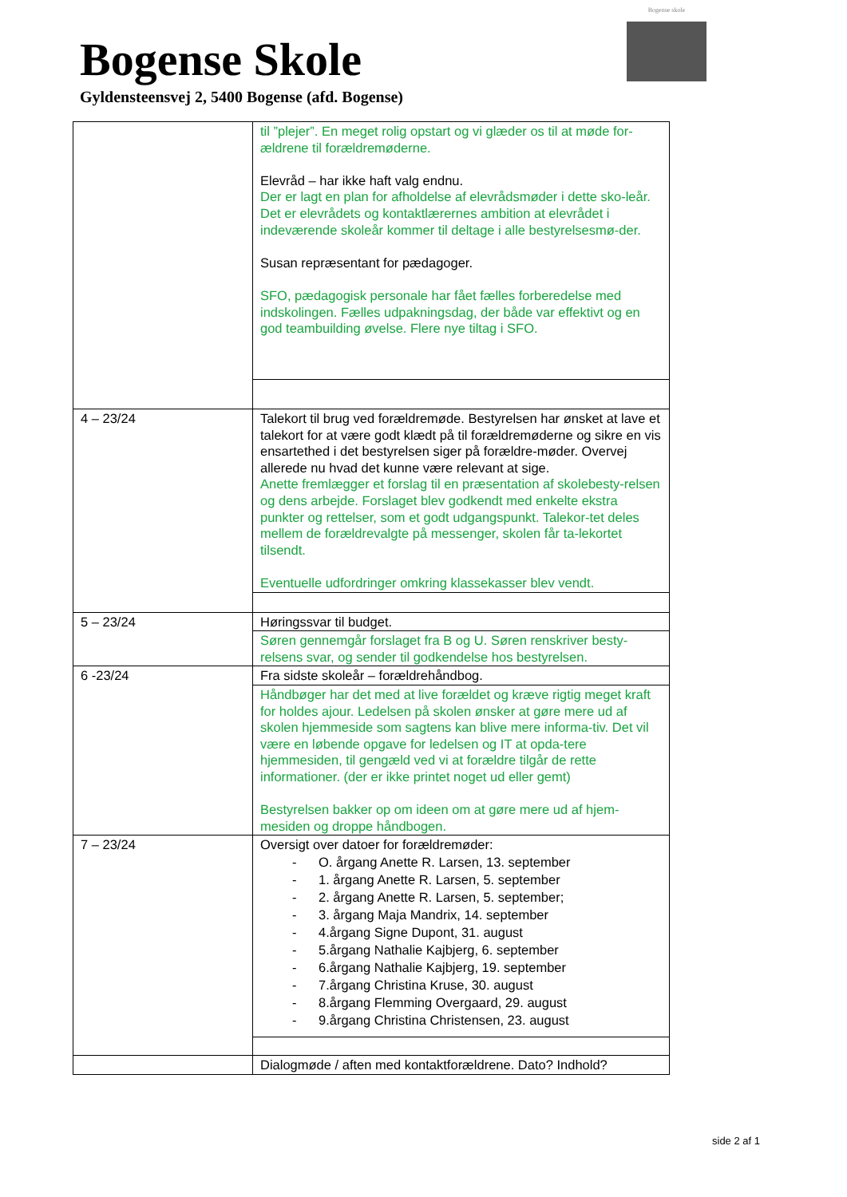Bogense Skole
Gyldensteensvej 2, 5400 Bogense (afd. Bogense)
Bogense skole
| | til ”plejer”. En meget rolig opstart og vi glæder os til at møde for-ældrene til forældremøderne. Elevråd – har ikke haft valg endnu. Der er lagt en plan for afholdelse af elevrådsmøder i dette sko-leår. Det er elevrådets og kontaktlærernes ambition at elevrådet i indeværende skoleår kommer til deltage i alle bestyrelsesmø-der. Susan repræsentant for pædagoger. SFO, pædagogisk personale har fået fælles forberedelse med indskolingen. Fælles udpakningsdag, der både var effektivt og en god teambuilding øvelse. Flere nye tiltag i SFO. |
| 4 – 23/24 | Talekort til brug ved forældremøde. Bestyrelsen har ønsket at lave et talekort for at være godt klædt på til forældremøderne og sikre en vis ensartethed i det bestyrelsen siger på forældre-møder. Overvej allerede nu hvad det kunne være relevant at sige. Anette fremlægger et forslag til en præsentation af skolebesty-relsen og dens arbejde. Forslaget blev godkendt med enkelte ekstra punkter og rettelser, som et godt udgangspunkt. Talekor-tet deles mellem de forældrevalgte på messenger, skolen får ta-lekortet tilsendt. Eventuelle udfordringer omkring klassekasser blev vendt. |
| 5 – 23/24 | Høringssvar til budget. |
| | Søren gennemgår forslaget fra B og U. Søren renskriver besty-relsens svar, og sender til godkendelse hos bestyrelsen. |
| 6 -23/24 | Fra sidste skoleår – forældrehåndbog. |
| | Håndbøger har det med at live forældet og kræve rigtig meget kraft for holdes ajour. Ledelsen på skolen ønsker at gøre mere ud af skolen hjemmeside som sagtens kan blive mere informa-tiv. Det vil være en løbende opgave for ledelsen og IT at opda-tere hjemmesiden, til gengæld ved vi at forældre tilgår de rette informationer. (der er ikke printet noget ud eller gemt) Bestyrelsen bakker op om ideen om at gøre mere ud af hjem-mesiden og droppe håndbogen. |
| 7 – 23/24 | Oversigt over datoer for forældremøder: - O. årgang Anette R. Larsen, 13. september - 1. årgang Anette R. Larsen, 5. september - 2. årgang Anette R. Larsen, 5. september; - 3. årgang Maja Mandrix, 14. september - 4.årgang Signe Dupont, 31. august - 5.årgang Nathalie Kajbjerg, 6. september - 6.årgang Nathalie Kajbjerg, 19. september - 7.årgang Christina Kruse, 30. august - 8.årgang Flemming Overgaard, 29. august - 9.årgang Christina Christensen, 23. august |
| | Dialogmøde / aften med kontaktforældrene. Dato? Indhold? |
side 2 af 1